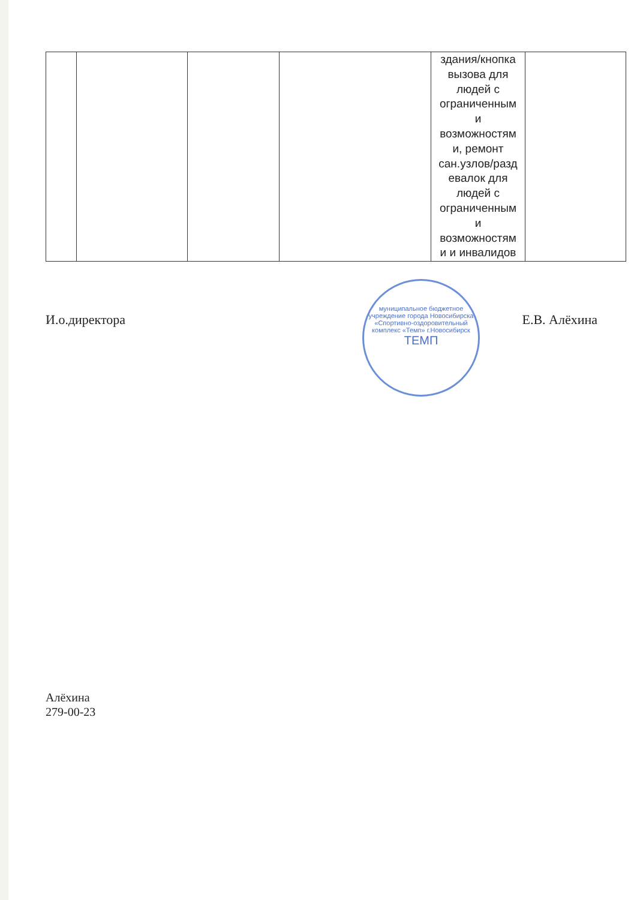| | | | | здания/кнопка вызова для людей с ограниченным и возможностям и, ремонт сан.узлов/разд евалок для людей с ограниченным и возможностям и и инвалидов | |
И.о.директора Е.В. Алёхина
муниципальное бюджетное учреждение города Новосибирска «Спортивно-оздоровительный комплекс «Темп» г.Новосибирск
ТЕМП
Алёхина
279-00-23